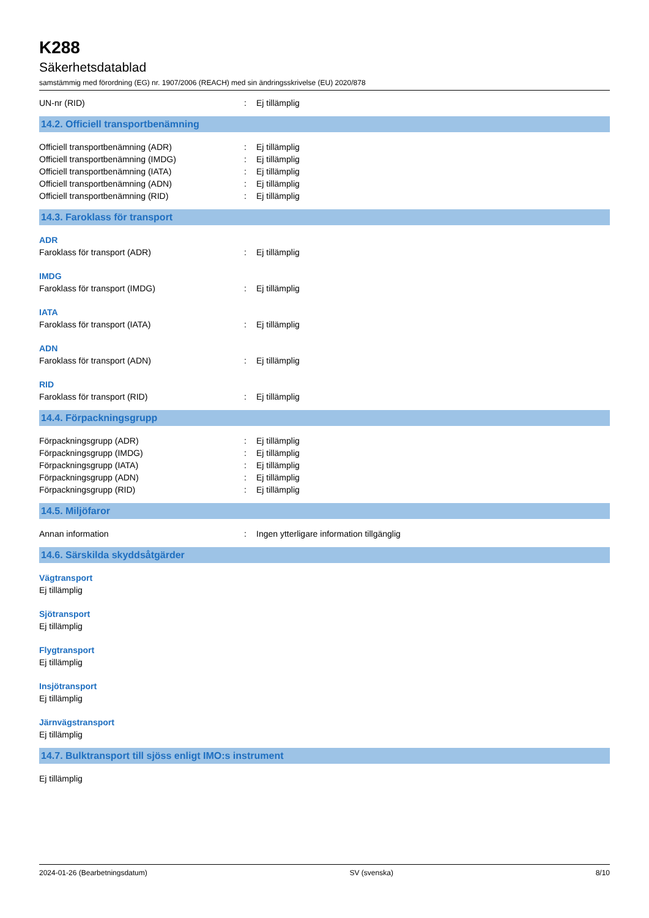K288
Säkerhetsdatablad
samstämmig med förordning (EG) nr. 1907/2006 (REACH) med sin ändringsskrivelse (EU) 2020/878
UN-nr (RID) : Ej tillämplig
14.2. Officiell transportbenämning
Officiell transportbenämning (ADR) : Ej tillämplig
Officiell transportbenämning (IMDG) : Ej tillämplig
Officiell transportbenämning (IATA) : Ej tillämplig
Officiell transportbenämning (ADN) : Ej tillämplig
Officiell transportbenämning (RID) : Ej tillämplig
14.3. Faroklass för transport
ADR
Faroklass för transport (ADR) : Ej tillämplig
IMDG
Faroklass för transport (IMDG) : Ej tillämplig
IATA
Faroklass för transport (IATA) : Ej tillämplig
ADN
Faroklass för transport (ADN) : Ej tillämplig
RID
Faroklass för transport (RID) : Ej tillämplig
14.4. Förpackningsgrupp
Förpackningsgrupp (ADR) : Ej tillämplig
Förpackningsgrupp (IMDG) : Ej tillämplig
Förpackningsgrupp (IATA) : Ej tillämplig
Förpackningsgrupp (ADN) : Ej tillämplig
Förpackningsgrupp (RID) : Ej tillämplig
14.5. Miljöfaror
Annan information : Ingen ytterligare information tillgänglig
14.6. Särskilda skyddsåtgärder
Vägtransport
Ej tillämplig
Sjötransport
Ej tillämplig
Flygtransport
Ej tillämplig
Insjötransport
Ej tillämplig
Järnvägstransport
Ej tillämplig
14.7. Bulktransport till sjöss enligt IMO:s instrument
Ej tillämplig
2024-01-26 (Bearbetningsdatum) SV (svenska) 8/10